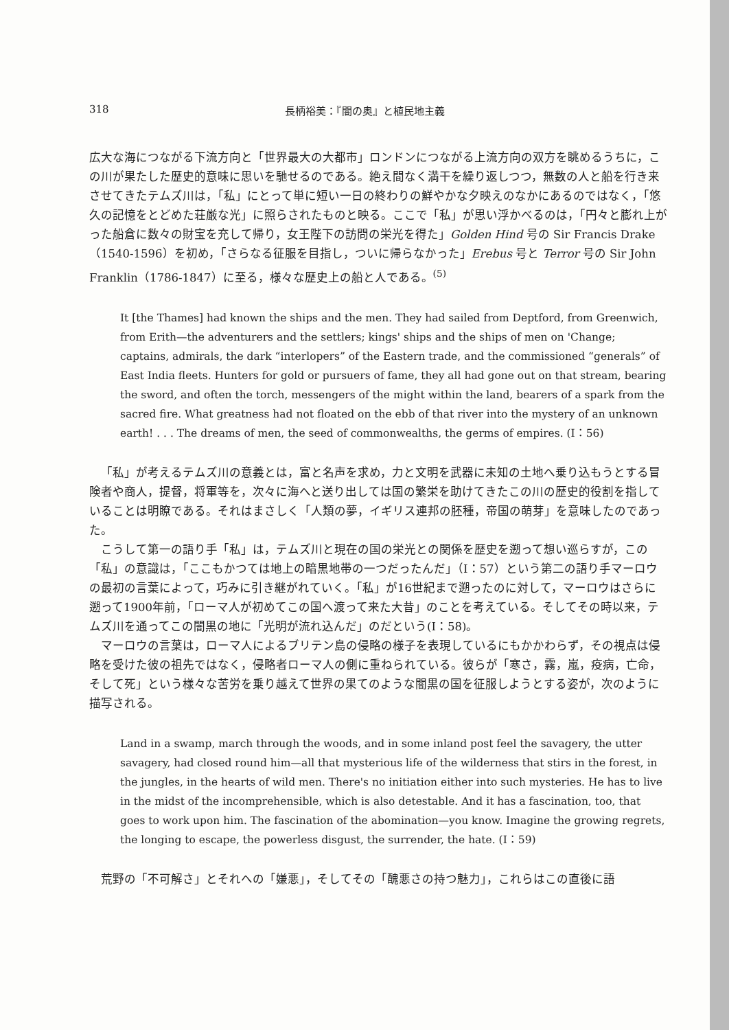318 長柄裕美：『闇の奥』と植民地主義
広大な海につながる下流方向と「世界最大の大都市」ロンドンにつながる上流方向の双方を眺めるうちに，この川が果たした歴史的意味に思いを馳せるのである。絶え間なく満干を繰り返しつつ，無数の人と船を行き来させてきたテムズ川は，「私」にとって単に短い一日の終わりの鮮やかな夕映えのなかにあるのではなく，「悠久の記憶をとどめた荘厳な光」に照らされたものと映る。ここで「私」が思い浮かべるのは，「円々と膨れ上がった船倉に数々の財宝を充して帰り，女王陛下の訪問の栄光を得た」Golden Hind 号の Sir Francis Drake（1540-1596）を初め，「さらなる征服を目指し，ついに帰らなかった」Erebus 号と Terror 号の Sir John Franklin（1786-1847）に至る，様々な歴史上の船と人である。<sup>(5)</sup>
It [the Thames] had known the ships and the men. They had sailed from Deptford, from Greenwich, from Erith—the adventurers and the settlers; kings' ships and the ships of men on 'Change; captains, admirals, the dark “interlopers” of the Eastern trade, and the commissioned “generals” of East India fleets. Hunters for gold or pursuers of fame, they all had gone out on that stream, bearing the sword, and often the torch, messengers of the might within the land, bearers of a spark from the sacred fire. What greatness had not floated on the ebb of that river into the mystery of an unknown earth! . . . The dreams of men, the seed of commonwealths, the germs of empires. (I：56)
「私」が考えるテムズ川の意義とは，富と名声を求め，力と文明を武器に未知の土地へ乗り込もうとする冒険者や商人，提督，将軍等を，次々に海へと送り出しては国の繁栄を助けてきたこの川の歴史的役割を指していることは明瞭である。それはまさしく「人類の夢，イギリス連邦の胚種，帝国の萌芽」を意味したのであった。
こうして第一の語り手「私」は，テムズ川と現在の国の栄光との関係を歴史を遡って想い巡らすが，この「私」の意識は，「ここもかつては地上の暗黒地帯の一つだったんだ」（I：57）という第二の語り手マーロウの最初の言葉によって，巧みに引き継がれていく。「私」が16世紀まで遡ったのに対して，マーロウはさらに遡って1900年前，「ローマ人が初めてこの国へ渡って来た大昔」のことを考えている。そしてその時以来，テムズ川を通ってこの闇黒の地に「光明が流れ込んだ」のだという(I：58)。
マーロウの言葉は，ローマ人によるブリテン島の侵略の様子を表現しているにもかかわらず，その視点は侵略を受けた彼の祖先ではなく，侵略者ローマ人の側に重ねられている。彼らが「寒さ，霧，嵐，疫病，亡命，そして死」という様々な苦労を乗り越えて世界の果てのような闇黒の国を征服しようとする姿が，次のように描写される。
Land in a swamp, march through the woods, and in some inland post feel the savagery, the utter savagery, had closed round him—all that mysterious life of the wilderness that stirs in the forest, in the jungles, in the hearts of wild men. There's no initiation either into such mysteries. He has to live in the midst of the incomprehensible, which is also detestable. And it has a fascination, too, that goes to work upon him. The fascination of the abomination—you know. Imagine the growing regrets, the longing to escape, the powerless disgust, the surrender, the hate. (I：59)
荒野の「不可解さ」とそれへの「嫌悪」，そしてその「醜悪さの持つ魅力」，これらはこの直後に語